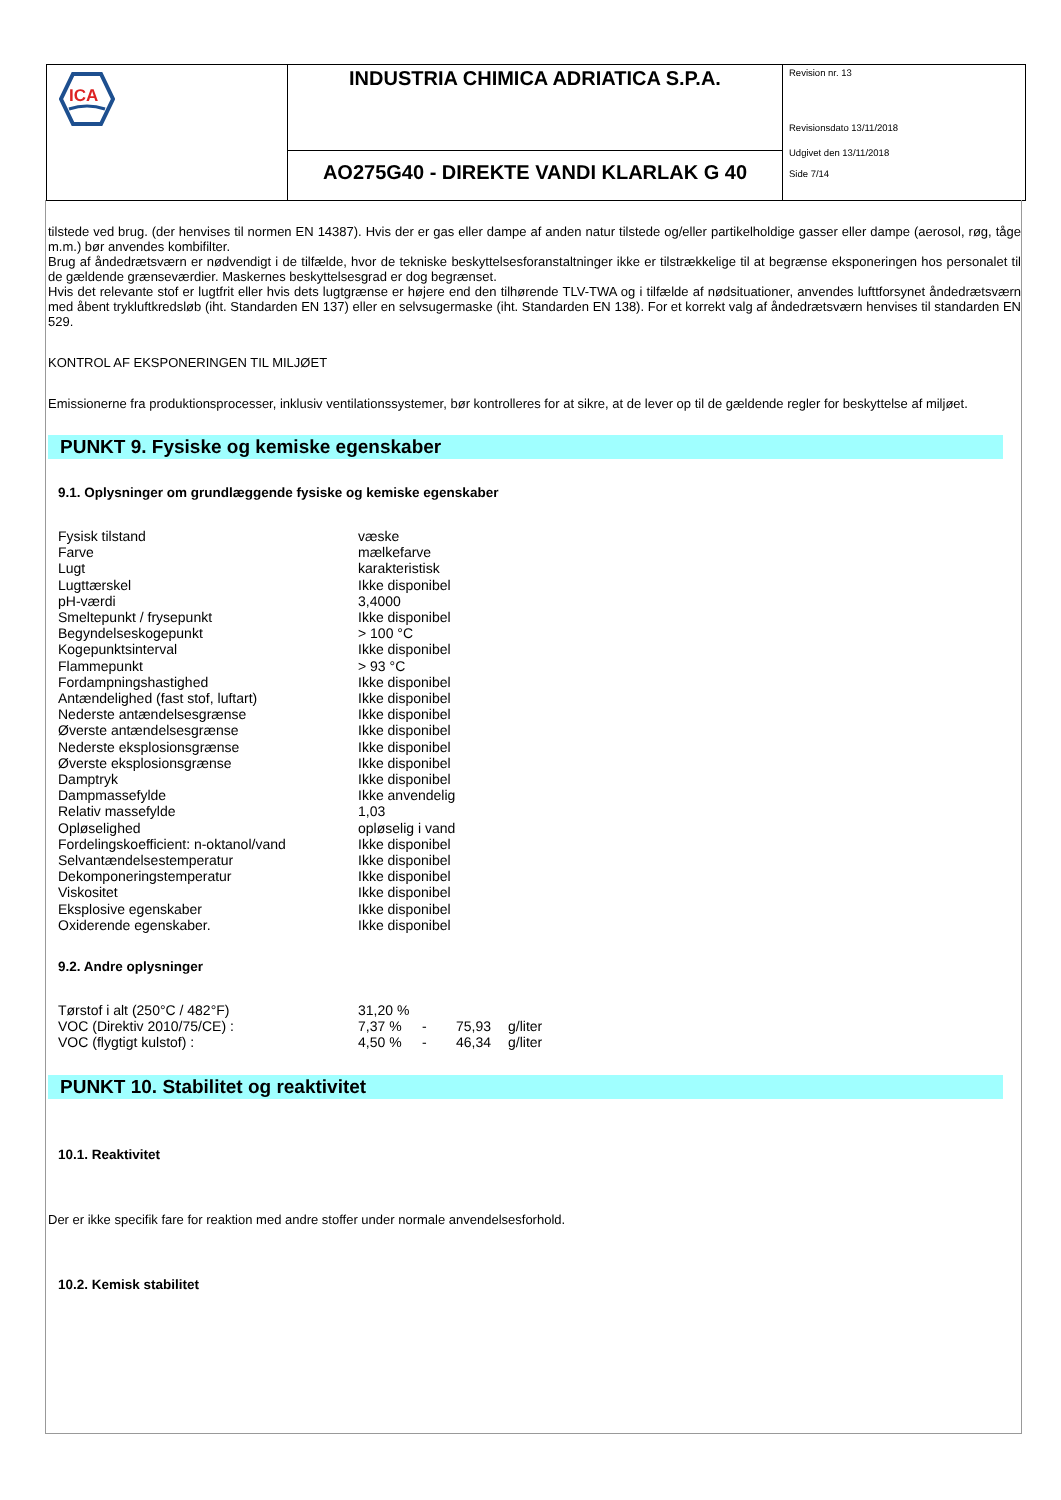ICA
INDUSTRIA CHIMICA ADRIATICA S.P.A.
AO275G40 - DIREKTE VANDI KLARLAK G 40
Revision nr. 13
Revisionsdato 13/11/2018
Udgivet den 13/11/2018
Side 7/14
tilstede ved brug. (der henvises til normen EN 14387). Hvis der er gas eller dampe af anden natur tilstede og/eller partikelholdige gasser eller dampe (aerosol, røg, tåge m.m.) bør anvendes kombifilter.
Brug af åndedrætsværn er nødvendigt i de tilfælde, hvor de tekniske beskyttelsesforanstaltninger ikke er tilstrækkelige til at begrænse eksponeringen hos personalet til de gældende grænseværdier. Maskernes beskyttelsesgrad er dog begrænset.
Hvis det relevante stof er lugtfrit eller hvis dets lugtgrænse er højere end den tilhørende TLV-TWA og i tilfælde af nødsituationer, anvendes lufttforsynet åndedrætsværn med åbent trykluftkredsløb (iht. Standarden EN 137) eller en selvsugermaske (iht. Standarden EN 138). For et korrekt valg af åndedrætsværn henvises til standarden EN 529.
KONTROL AF EKSPONERINGEN TIL MILJØET
Emissionerne fra produktionsprocesser, inklusiv ventilationssystemer, bør kontrolleres for at sikre, at de lever op til de gældende regler for beskyttelse af miljøet.
PUNKT 9. Fysiske og kemiske egenskaber
9.1. Oplysninger om grundlæggende fysiske og kemiske egenskaber
| Fysisk tilstand | væske |
| Farve | mælkefarve |
| Lugt | karakteristisk |
| Lugttærskel | Ikke disponibel |
| pH-værdi | 3,4000 |
| Smeltepunkt / frysepunkt | Ikke disponibel |
| Begyndelseskogepunkt | > 100 °C |
| Kogepunktsinterval | Ikke disponibel |
| Flammepunkt | > 93 °C |
| Fordampningshastighed | Ikke disponibel |
| Antændelighed (fast stof, luftart) | Ikke disponibel |
| Nederste antændelsesgrænse | Ikke disponibel |
| Øverste antændelsesgrænse | Ikke disponibel |
| Nederste eksplosionsgrænse | Ikke disponibel |
| Øverste eksplosionsgrænse | Ikke disponibel |
| Damptryk | Ikke disponibel |
| Dampmassefylde | Ikke anvendelig |
| Relativ massefylde | 1,03 |
| Opløselighed | opløselig i vand |
| Fordelingskoefficient: n-oktanol/vand | Ikke disponibel |
| Selvantændelsestemperatur | Ikke disponibel |
| Dekomponeringstemperatur | Ikke disponibel |
| Viskositet | Ikke disponibel |
| Eksplosive egenskaber | Ikke disponibel |
| Oxiderende egenskaber. | Ikke disponibel |
9.2. Andre oplysninger
| Tørstof i alt (250°C / 482°F) | 31,20 % | | | |
| VOC (Direktiv 2010/75/CE) : | 7,37 % | - | 75,93 | g/liter |
| VOC (flygtigt kulstof) : | 4,50 % | - | 46,34 | g/liter |
PUNKT 10. Stabilitet og reaktivitet
10.1. Reaktivitet
Der er ikke specifik fare for reaktion med andre stoffer under normale anvendelsesforhold.
10.2. Kemisk stabilitet